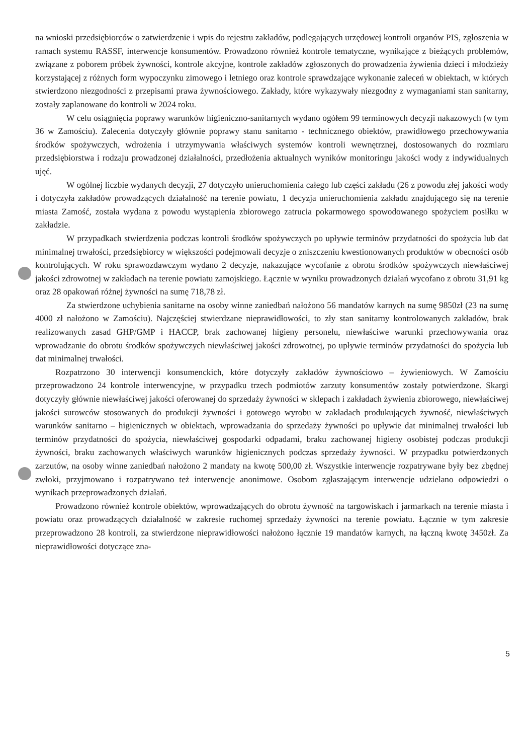na wnioski przedsiębiorców o zatwierdzenie i wpis do rejestru zakładów, podlegających urzędowej kontroli organów PIS, zgłoszenia w ramach systemu RASSF, interwencje konsumentów. Prowadzono również kontrole tematyczne, wynikające z bieżących problemów, związane z poborem próbek żywności, kontrole akcyjne, kontrole zakładów zgłoszonych do prowadzenia żywienia dzieci i młodzieży korzystającej z różnych form wypoczynku zimowego i letniego oraz kontrole sprawdzające wykonanie zaleceń w obiektach, w których stwierdzono niezgodności z przepisami prawa żywnościowego. Zakłady, które wykazywały niezgodny z wymaganiami stan sanitarny, zostały zaplanowane do kontroli w 2024 roku.
W celu osiągnięcia poprawy warunków higieniczno-sanitarnych wydano ogółem 99 terminowych decyzji nakazowych (w tym 36 w Zamościu). Zalecenia dotyczyły głównie poprawy stanu sanitarno - technicznego obiektów, prawidłowego przechowywania środków spożywczych, wdrożenia i utrzymywania właściwych systemów kontroli wewnętrznej, dostosowanych do rozmiaru przedsiębiorstwa i rodzaju prowadzonej działalności, przedłożenia aktualnych wyników monitoringu jakości wody z indywidualnych ujęć.
W ogólnej liczbie wydanych decyzji, 27 dotyczyło unieruchomienia całego lub części zakładu (26 z powodu złej jakości wody i dotyczyła zakładów prowadzących działalność na terenie powiatu, 1 decyzja unieruchomienia zakładu znajdującego się na terenie miasta Zamość, została wydana z powodu wystąpienia zbiorowego zatrucia pokarmowego spowodowanego spożyciem posiłku w zakładzie.
W przypadkach stwierdzenia podczas kontroli środków spożywczych po upływie terminów przydatności do spożycia lub dat minimalnej trwałości, przedsiębiorcy w większości podejmowali decyzje o zniszczeniu kwestionowanych produktów w obecności osób kontrolujących. W roku sprawozdawczym wydano 2 decyzje, nakazujące wycofanie z obrotu środków spożywczych niewłaściwej jakości zdrowotnej w zakładach na terenie powiatu zamojskiego. Łącznie w wyniku prowadzonych działań wycofano z obrotu 31,91 kg oraz 28 opakowań różnej żywności na sumę 718,78 zł.
Za stwierdzone uchybienia sanitarne na osoby winne zaniedbań nałożono 56 mandatów karnych na sumę 9850zł (23 na sumę 4000 zł nałożono w Zamościu). Najczęściej stwierdzane nieprawidłowości, to zły stan sanitarny kontrolowanych zakładów, brak realizowanych zasad GHP/GMP i HACCP, brak zachowanej higieny personelu, niewłaściwe warunki przechowywania oraz wprowadzanie do obrotu środków spożywczych niewłaściwej jakości zdrowotnej, po upływie terminów przydatności do spożycia lub dat minimalnej trwałości.
Rozpatrzono 30 interwencji konsumenckich, które dotyczyły zakładów żywnościowo – żywieniowych. W Zamościu przeprowadzono 24 kontrole interwencyjne, w przypadku trzech podmiotów zarzuty konsumentów zostały potwierdzone. Skargi dotyczyły głównie niewłaściwej jakości oferowanej do sprzedaży żywności w sklepach i zakładach żywienia zbiorowego, niewłaściwej jakości surowców stosowanych do produkcji żywności i gotowego wyrobu w zakładach produkujących żywność, niewłaściwych warunków sanitarno – higienicznych w obiektach, wprowadzania do sprzedaży żywności po upływie dat minimalnej trwałości lub terminów przydatności do spożycia, niewłaściwej gospodarki odpadami, braku zachowanej higieny osobistej podczas produkcji żywności, braku zachowanych właściwych warunków higienicznych podczas sprzedaży żywności. W przypadku potwierdzonych zarzutów, na osoby winne zaniedbań nałożono 2 mandaty na kwotę 500,00 zł. Wszystkie interwencje rozpatrywane były bez zbędnej zwłoki, przyjmowano i rozpatrywano też interwencje anonimowe. Osobom zgłaszającym interwencje udzielano odpowiedzi o wynikach przeprowadzonych działań.
Prowadzono również kontrole obiektów, wprowadzających do obrotu żywność na targowiskach i jarmarkach na terenie miasta i powiatu oraz prowadzących działalność w zakresie ruchomej sprzedaży żywności na terenie powiatu. Łącznie w tym zakresie przeprowadzono 28 kontroli, za stwierdzone nieprawidłowości nałożono łącznie 19 mandatów karnych, na łączną kwotę 3450zł. Za nieprawidłowości dotyczące zna-
5